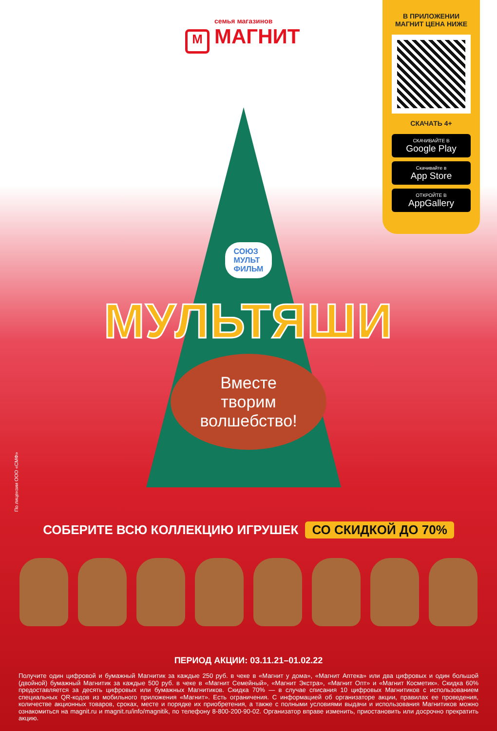семья магазинов
М МАГНИТ
В ПРИЛОЖЕНИИ
МАГНИТ ЦЕНА НИЖЕ
СКАЧАТЬ 4+
СКАЧИВАЙТЕ В
Google Play
Скачивайте в
App Store
ОТКРОЙТЕ В
AppGallery
СОЮЗ
МУЛЬТ
ФИЛЬМ
МУЛЬТЯШИ
Вместе
творим
волшебство!
По лицензии ООО «СМФ»
СОБЕРИТЕ ВСЮ КОЛЛЕКЦИЮ ИГРУШЕК СО СКИДКОЙ ДО 70%
ПЕРИОД АКЦИИ: 03.11.21–01.02.22
Получите один цифровой и бумажный Магнитик за каждые 250 руб. в чеке в «Магнит у дома», «Магнит Аптека» или два цифровых и один большой (двойной) бумажный Магнитик за каждые 500 руб. в чеке в «Магнит Семейный», «Магнит Экстра», «Магнит Опт» и «Магнит Косметик». Скидка 60% предоставляется за десять цифровых или бумажных Магнитиков. Скидка 70% — в случае списания 10 цифровых Магнитиков с использованием специальных QR-кодов из мобильного приложения «Магнит». Есть ограничения. С информацией об организаторе акции, правилах ее проведения, количестве акционных товаров, сроках, месте и порядке их приобретения, а также с полными условиями выдачи и использования Магнитиков можно ознакомиться на magnit.ru и magnit.ru/info/magnitik, по телефону 8-800-200-90-02. Организатор вправе изменить, приостановить или досрочно прекратить акцию.